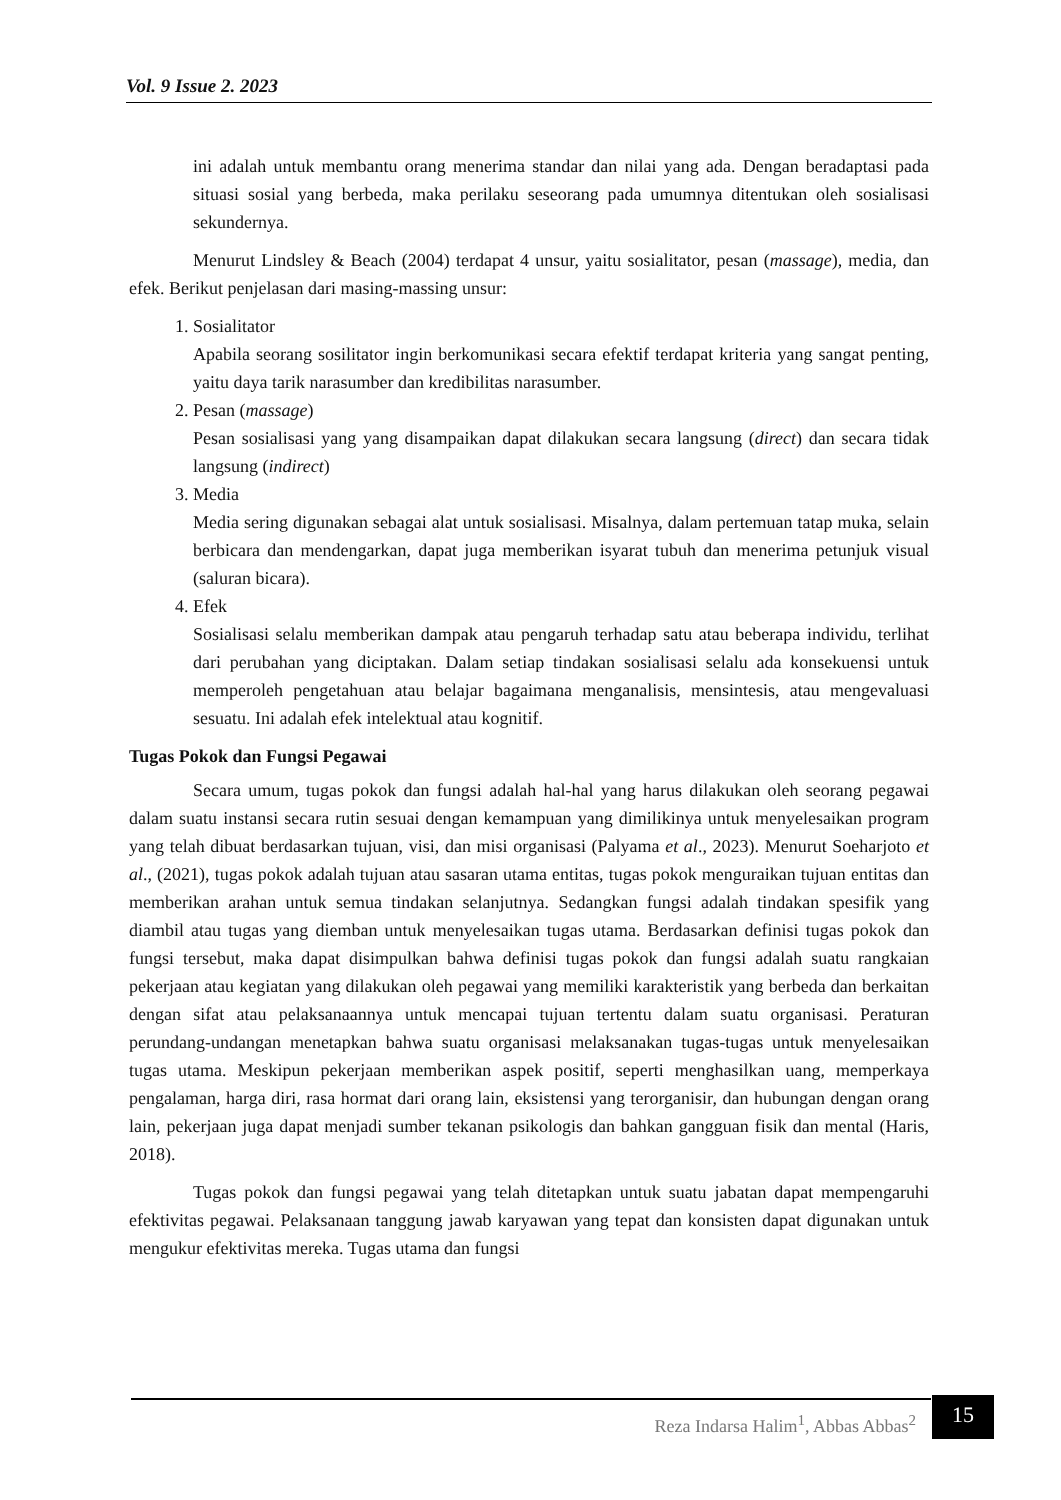Vol. 9 Issue 2. 2023
ini adalah untuk membantu orang menerima standar dan nilai yang ada. Dengan beradaptasi pada situasi sosial yang berbeda, maka perilaku seseorang pada umumnya ditentukan oleh sosialisasi sekundernya.
Menurut Lindsley & Beach (2004) terdapat 4 unsur, yaitu sosialitator, pesan (massage), media, dan efek. Berikut penjelasan dari masing-massing unsur:
1. Sosialitator
Apabila seorang sosilitator ingin berkomunikasi secara efektif terdapat kriteria yang sangat penting, yaitu daya tarik narasumber dan kredibilitas narasumber.
2. Pesan (massage)
Pesan sosialisasi yang yang disampaikan dapat dilakukan secara langsung (direct) dan secara tidak langsung (indirect)
3. Media
Media sering digunakan sebagai alat untuk sosialisasi. Misalnya, dalam pertemuan tatap muka, selain berbicara dan mendengarkan, dapat juga memberikan isyarat tubuh dan menerima petunjuk visual (saluran bicara).
4. Efek
Sosialisasi selalu memberikan dampak atau pengaruh terhadap satu atau beberapa individu, terlihat dari perubahan yang diciptakan. Dalam setiap tindakan sosialisasi selalu ada konsekuensi untuk memperoleh pengetahuan atau belajar bagaimana menganalisis, mensintesis, atau mengevaluasi sesuatu. Ini adalah efek intelektual atau kognitif.
Tugas Pokok dan Fungsi Pegawai
Secara umum, tugas pokok dan fungsi adalah hal-hal yang harus dilakukan oleh seorang pegawai dalam suatu instansi secara rutin sesuai dengan kemampuan yang dimilikinya untuk menyelesaikan program yang telah dibuat berdasarkan tujuan, visi, dan misi organisasi (Palyama et al., 2023). Menurut Soeharjoto et al., (2021), tugas pokok adalah tujuan atau sasaran utama entitas, tugas pokok menguraikan tujuan entitas dan memberikan arahan untuk semua tindakan selanjutnya. Sedangkan fungsi adalah tindakan spesifik yang diambil atau tugas yang diemban untuk menyelesaikan tugas utama. Berdasarkan definisi tugas pokok dan fungsi tersebut, maka dapat disimpulkan bahwa definisi tugas pokok dan fungsi adalah suatu rangkaian pekerjaan atau kegiatan yang dilakukan oleh pegawai yang memiliki karakteristik yang berbeda dan berkaitan dengan sifat atau pelaksanaannya untuk mencapai tujuan tertentu dalam suatu organisasi. Peraturan perundang-undangan menetapkan bahwa suatu organisasi melaksanakan tugas-tugas untuk menyelesaikan tugas utama. Meskipun pekerjaan memberikan aspek positif, seperti menghasilkan uang, memperkaya pengalaman, harga diri, rasa hormat dari orang lain, eksistensi yang terorganisir, dan hubungan dengan orang lain, pekerjaan juga dapat menjadi sumber tekanan psikologis dan bahkan gangguan fisik dan mental (Haris, 2018).
Tugas pokok dan fungsi pegawai yang telah ditetapkan untuk suatu jabatan dapat mempengaruhi efektivitas pegawai. Pelaksanaan tanggung jawab karyawan yang tepat dan konsisten dapat digunakan untuk mengukur efektivitas mereka. Tugas utama dan fungsi
Reza Indarsa Halim<sup>1</sup>, Abbas Abbas<sup>2</sup>
15